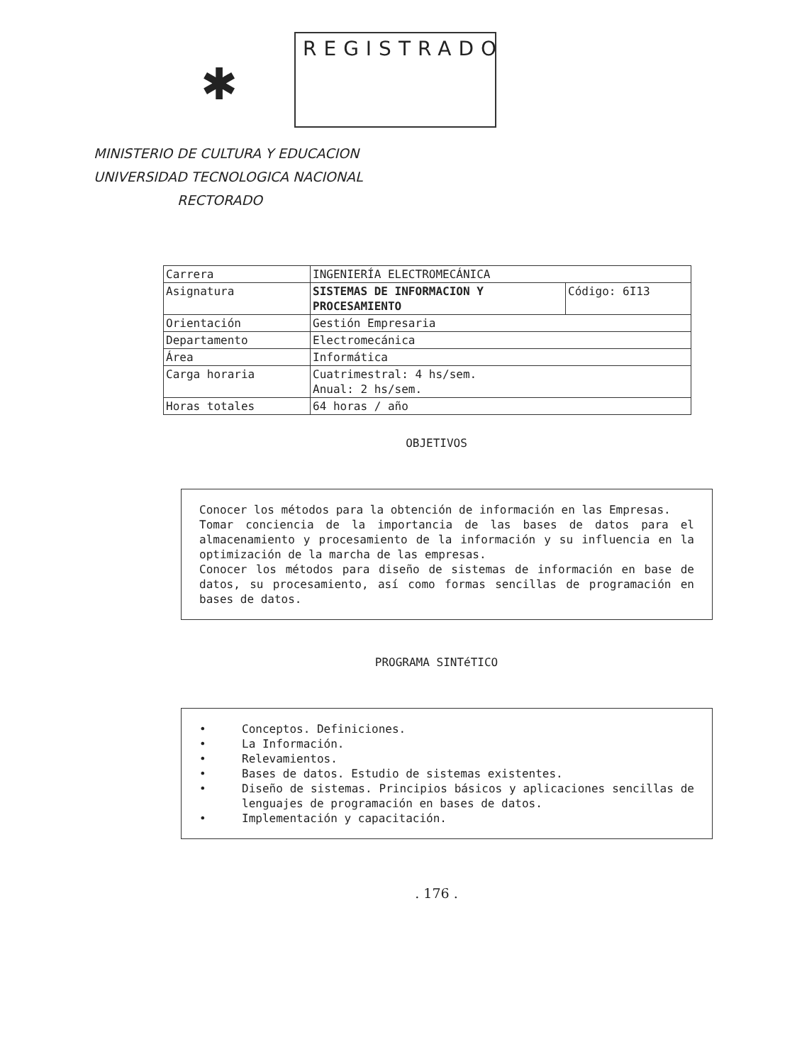✱
REGISTRADO
MINISTERIO DE CULTURA Y EDUCACION
UNIVERSIDAD TECNOLOGICA NACIONAL
RECTORADO
| Carrera | INGENIERÍA ELECTROMECÁNICA | |
| Asignatura | SISTEMAS DE INFORMACION Y PROCESAMIENTO | Código: 6I13 |
| Orientación | Gestión Empresaria | |
| Departamento | Electromecánica | |
| Área | Informática | |
| Carga horaria | Cuatrimestral: 4 hs/sem. Anual: 2 hs/sem. | |
| Horas totales | 64 horas / año | |
OBJETIVOS
Conocer los métodos para la obtención de información en las Empresas.
Tomar conciencia de la importancia de las bases de datos para el almacenamiento y procesamiento de la información y su influencia en la optimización de la marcha de las empresas.
Conocer los métodos para diseño de sistemas de información en base de datos, su procesamiento, así como formas sencillas de programación en bases de datos.
PROGRAMA SINTéTICO
• Conceptos. Definiciones.
• La Información.
• Relevamientos.
• Bases de datos. Estudio de sistemas existentes.
• Diseño de sistemas. Principios básicos y aplicaciones sencillas de lenguajes de programación en bases de datos.
• Implementación y capacitación.
. 176 .